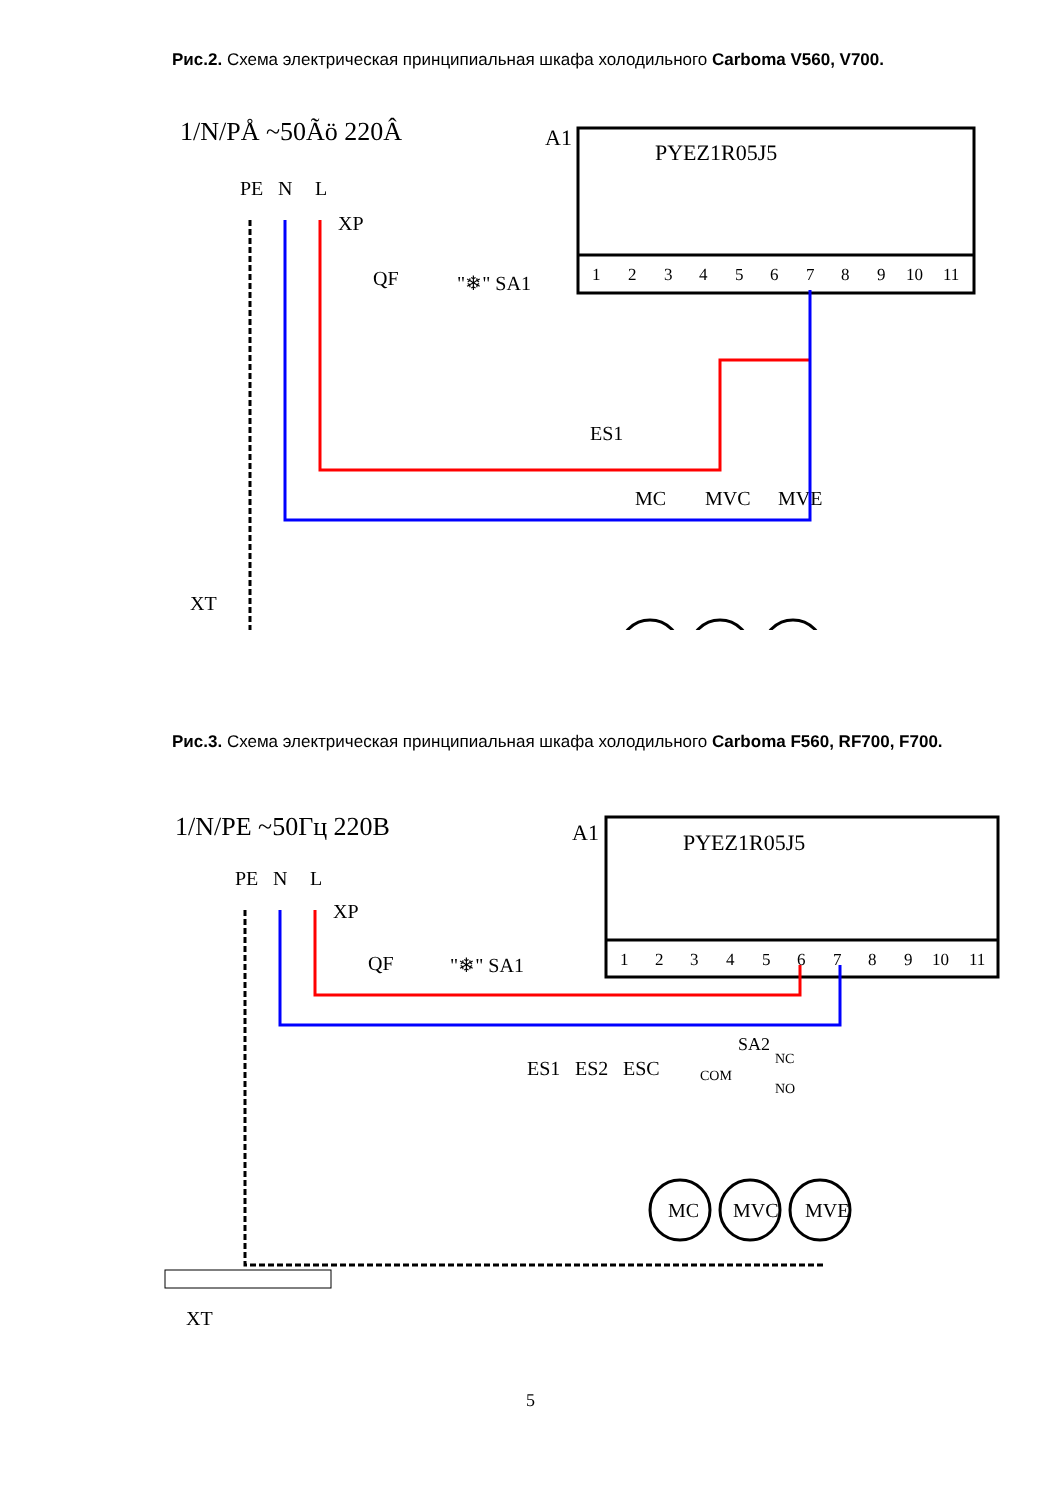Рис.2. Схема электрическая принципиальная шкафа холодильного Carboma V560, V700.
1/N/PÅ ~50Ãö 220Â
A1
PYEZ1R05J5
1
2
3
4
5
6
7
8
9
10
11
PE
N
L
XP
QF
"❄" SA1
ES1
MC
MVC
MVE
XT
Рис.3. Схема электрическая принципиальная шкафа холодильного Carboma F560, RF700, F700.
1/N/PE ~50Гц 220В
A1
PYEZ1R05J5
1
2
3
4
5
6
7
8
9
10
11
PE
N
L
XP
QF
"❄" SA1
ES1
ES2
ESC
SA2
COM
NC
NO
MC
MVC
MVE
XT
5